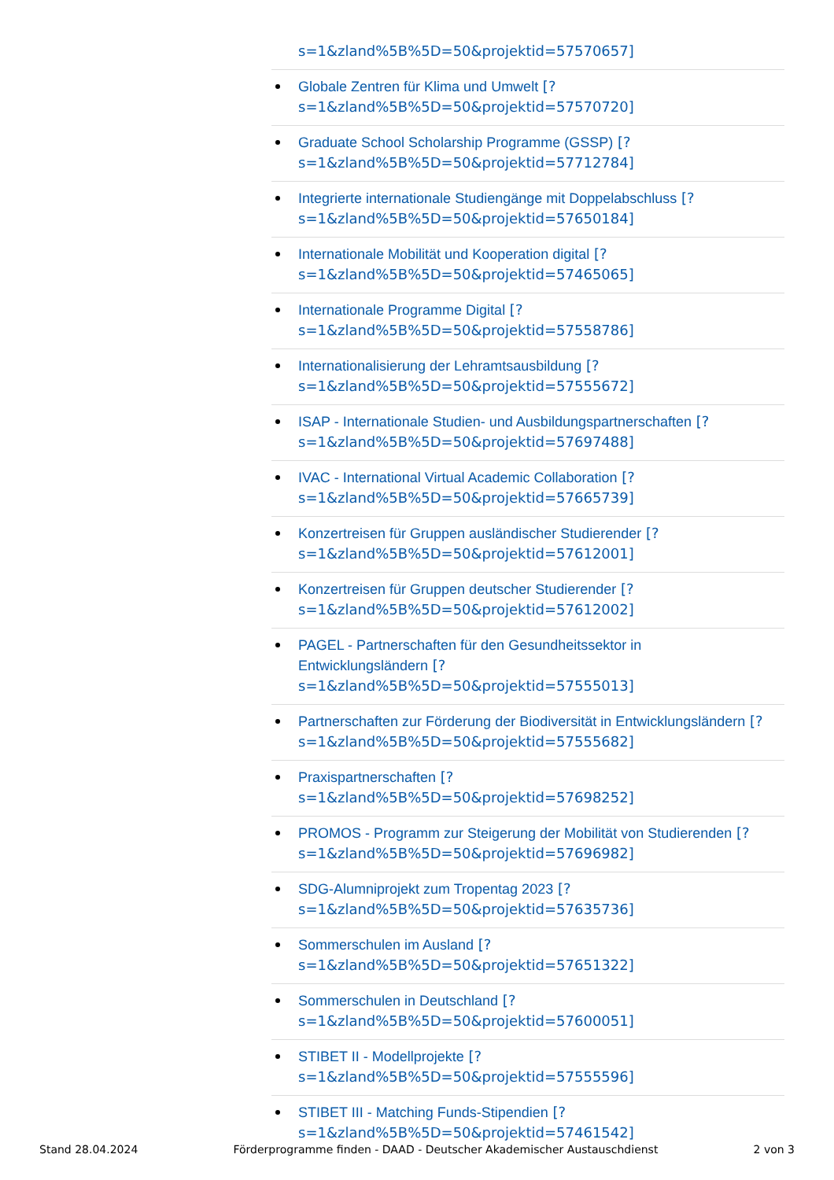s=1&zland%5B%5D=50&projektid=57570657]
Globale Zentren für Klima und Umwelt [?
s=1&zland%5B%5D=50&projektid=57570720]
Graduate School Scholarship Programme (GSSP) [?
s=1&zland%5B%5D=50&projektid=57712784]
Integrierte internationale Studiengänge mit Doppelabschluss [?
s=1&zland%5B%5D=50&projektid=57650184]
Internationale Mobilität und Kooperation digital [?
s=1&zland%5B%5D=50&projektid=57465065]
Internationale Programme Digital [?
s=1&zland%5B%5D=50&projektid=57558786]
Internationalisierung der Lehramtsausbildung [?
s=1&zland%5B%5D=50&projektid=57555672]
ISAP - Internationale Studien- und Ausbildungspartnerschaften [?
s=1&zland%5B%5D=50&projektid=57697488]
IVAC - International Virtual Academic Collaboration [?
s=1&zland%5B%5D=50&projektid=57665739]
Konzertreisen für Gruppen ausländischer Studierender [?
s=1&zland%5B%5D=50&projektid=57612001]
Konzertreisen für Gruppen deutscher Studierender [?
s=1&zland%5B%5D=50&projektid=57612002]
PAGEL - Partnerschaften für den Gesundheitssektor in
Entwicklungsländern [?
s=1&zland%5B%5D=50&projektid=57555013]
Partnerschaften zur Förderung der Biodiversität in Entwicklungsländern [?
s=1&zland%5B%5D=50&projektid=57555682]
Praxispartnerschaften [?
s=1&zland%5B%5D=50&projektid=57698252]
PROMOS - Programm zur Steigerung der Mobilität von Studierenden [?
s=1&zland%5B%5D=50&projektid=57696982]
SDG-Alumniprojekt zum Tropentag 2023 [?
s=1&zland%5B%5D=50&projektid=57635736]
Sommerschulen im Ausland [?
s=1&zland%5B%5D=50&projektid=57651322]
Sommerschulen in Deutschland [?
s=1&zland%5B%5D=50&projektid=57600051]
STIBET II - Modellprojekte [?
s=1&zland%5B%5D=50&projektid=57555596]
STIBET III - Matching Funds-Stipendien [?
s=1&zland%5B%5D=50&projektid=57461542]
Stand 28.04.2024 Förderprogramme finden - DAAD - Deutscher Akademischer Austauschdienst 2 von 3